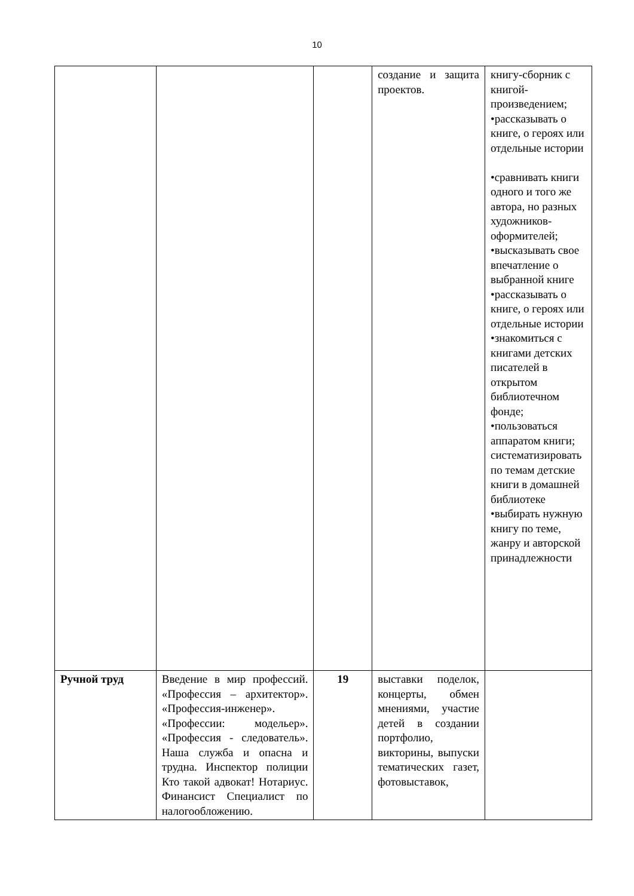10
| | | | создание и защита проектов. | книгу-сборник с книгой-произведением; •рассказывать о книге, о героях или отдельные истории •сравнивать книги одного и того же автора, но разных художников-оформителей; •высказывать свое впечатление о выбранной книге •рассказывать о книге, о героях или отдельные истории •знакомиться с книгами детских писателей в открытом библиотечном фонде; •пользоваться аппаратом книги; систематизировать по темам детские книги в домашней библиотеке •выбирать нужную книгу по теме, жанру и авторской принадлежности |
| Ручной труд | Введение в мир профессий. «Профессия – архитектор». «Профессия-инженер». «Профессии: модельер». «Профессия - следователь». Наша служба и опасна и трудна. Инспектор полиции Кто такой адвокат! Нотариус. Финансист Специалист по налогообложению. | 19 | выставки поделок, концерты, обмен мнениями, участие детей в создании портфолио, викторины, выпуски тематических газет, фотовыставок, | |